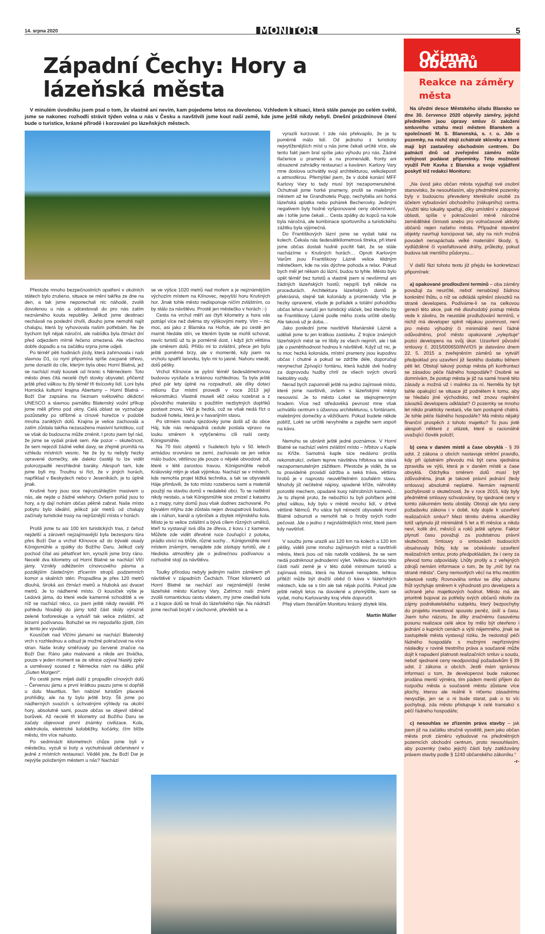14. srpna 2020 MONITOR 5
Západní Čechy: Hory a lázeňská města
V minulém úvodníku jsem psal o tom, že vlastně ani nevím, kam pojedeme letos na dovolenou. Vzhledem k situaci, která stále panuje po celém světě, jsme se nakonec rozhodli strávit týden volna u nás v Česku a navštívili jsme kout naší země, kde jsme ještě nikdy nebyli. Dnešní prázdninové čtení bude o turistice, krásné přírodě i korzování po lázeňských městech.
vyrazili korzovat. I zde nás překvapilo, že je tu poměrně málo lidí. Od jednoho z turisticky nejvytíženějších míst u nás jsme čekali určitě více, ale tento fakt jsem bral spíše jako výhodu pro nás. Žádné tlačenice u pramenů a na promenádě, fronty ani obsazené zahrádky restaurací a kaváren. Karlovy Vary mne doslova uchvátily svojí architekturou, velkolepostí a atmosférou. Přemýšlel jsem, že v době konání MFF Karlovy Vary to tady musí být nezapomenutelné. Ochutnali jsme horké prameny, prošli se malebným městem až ke Grandhotelu Pupp, nechyběla ani horká lázeňská oplatka nebo pohárek Becherovky. Jediným negativem byly hodně vyšponované ceny občerstvení, ale i tohle jsme čekali… Cesta zpátky do kopců na kole byla náročná, ale kombinace sportovního a turistického zážitku byla výjimečná.
Do Františkových lázní jsme se vydali také na kolech. Čekala nás šedesátikilometrová štreka, při které jsme občas dostali hodně pocítit fakt, že se stále nacházíme v Krušných horách… Oproti Karlovým Varům jsou Františkovy Lázně velice klidným městečkem, kde na vás dýchne pohoda a relax. Pokud bych měl jet někam do lázní, budou to tyhle. Město bylo opět téměř bez turistů a vlastně jsem si nevšimnul ani žádných lázeňských hostů; nejspíš byli někde na procedurách. Architektura lázeňských domů je překrásná, stejně tak kolonády a promenády. Vše je hezky opravené, všude je pořádek a totální pohodičku občas lehce naruší jen turistický vláček, bez kterého by se Františkovy Lázně podle mého zcela určitě obešly. Ale taková už je doba…
Jako poslední jsme navštívili Mariánské Lázně a udělali jsme tu jen krátkou zastávku. Z trojice známých lázeňských měst se mi líbily ze všech nejmíň, ale i tak jde o pamětihodnost hodnou k návštěvě. Když už nic, je tu moc hezká kolonáda, místní prameny jsou kupodivu občas i chutné a pokud se zdržíte déle, doporučuji nevynechat Zpívající fontánu, která každé dvě hodiny za doprovodu hudby chrlí ze všech svých otvorů hektolitry vody.
Nerad bych zapomněl ještě na jedno zajímavé místo, které jsme navštívili, ovšem s lázeňskými městy nesouvisí. Je to město Loket se stejnojmenným hradem. Více než středověká pevnost mne však uchvátilo centrum s úžasnou architekturou, s fontánami, malebnými domečky a věžičkami. Pokud budete někde poblíž, Lokti se určitě nevyhněte a zajeďte sem aspoň na kávu.
Nemohu se ubránit ještě jedné poznámce. V Horní Blatné se nachází velmi zvláštní místo – hřbitov u Kaple sv. Kříže. Samotná kaple sice nedávno prošla rekonstrukcí, ovšem teprve návštěva hřbitova se stává nezapomenutelným zážitkem. Přestože je vidět, že se tu pravidelně provádí údržba a seká tráva, většina hrobů je v naprosto neuvěřitelném zoufalém stavu. Mnohdy již nečitelné nápisy, upadené kříže, náhrobky porostlé mechem, opadané kusy náhrobních kamenů… Je to zřejmě proto, že nebožtíci tu byli pohřbeni ještě před válkou, kdy bylo v městě mnoho lidí, v drtivé většině Němců. Po válce byli němečtí obyvatelé Horní Blatné odsunuti a nemohli tak o hroby svých rodin pečovat. Jde o jedno z nejzvláštnějších míst, které jsem kdy navštívil.
V součtu jsme urazili asi 120 km na kolech a 120 km pěšky, viděli jsme mnoho zajímavých míst a navštívili města, která jsou od nás natolik vzdálená, že se sem nedá podniknout jednodenní výlet. Velikou devízou této části naší země je v této době minimum turistů a zajímavá místa, která na Moravě nenajdete, lehkou přítěží může být dražší oběd či káva v lázeňských městech, kde se s tím ale tak nějak počítá. Pokud jste ještě nebyli letos na dovolené a přemýšlíte, kam se vydat, mohu Karlovarsky kraj vřele doporučit.
Přeji všem čtenářům Monitoru krásný zbytek léta.
Martin Müller
Přestože mnoho bezpečnostních opatření v okolních státech bylo zrušeno, situace se mění takřka ze dne na den, a tak jsme neponechali nic náhodě, zvolili dovolenou u nás a odcestovali do pro nás zatím neznámého kouta republiky. Jelikož jsme destinaci nechávali na poslední chvíli, dlouho jsme nemohli najít chalupu, která by vyhovovala našim potřebám. Ne že bychom byli nějak nároční, ale nabídka byla čtrnáct dní před odjezdem mírně řečeno omezená. Ale všechno dobře dopadlo a na začátku srpna jsme odjeli.
Po téměř pěti hodinách jízdy, která zahrnovala i naši slavnou D1, co nyní připomíná spíše zacpané střevo, jsme dorazili do cíle, kterým byla obec Horní Blatná, jež se nachází malý kousek od hranic s Německem. Toto město dnes čítá necelé čtyři stovky obyvatel, přičemž ještě před válkou tu žily téměř tři tisícovky lidí. Loni byla Hornická kulturní krajina Abertamy – Horní Blatná – Boží Dar zapsána na Seznam světového dědictví UNESCO a slavnou památku Blatenský vodní příkop jsme měli přímo pod okny. Celá oblast se vyznačuje pozůstatky po stříbrné a cínové horečce v podobě mnoha zaniklých dolů. Krajina je velice zachovalá a zatím zůstala takřka nezasažena masivní turistikou, což se však do budoucna může změnit. I proto jsem byl rád, že jsme se vydali právě sem. Ale pozor – skutečnost, že sem nejezdí žádné velké davy, se zřejmě promítá na vzhledu místních vesnic. Ne že by tu nebyly hezky opravené domečky, ale daleko častěji tu lze vidět polorozpadlé nevzhledné baráky. Alespoň tam, kde jsme byli my. Troufnu si říct, že v jiných horách, například v Beskydech nebo v Jeseníkách, je to úplně jinak.
Krušné hory jsou sice nejrozsáhlejším masivem u nás, ale nejde o žádné velehory. Ovšem pořád jsou to hory, a ty dají nohám občas pěkně zabrat. Naše místo pobytu bylo ideální, jelikož pár metrů od chalupy začínaly turistické trasy na nejrůznější místa v horách.
Prošli jsme tu asi 100 km turistických tras, z čehož nejdelší a zároveň nejzajímavější byla bezesporu túra přes Boží Dar a vrchol Klínovce až do bývalé osady Königsmühle a zpátky do Božího Daru. Jelikož celý pochod čítal asi pětatřicet km, vyrazili jsme brzy ráno. Necelé dva kilometry od Horní Blatné se nachází Vlčí jámy. Vznikly odtěžením cínovcového pásma a pozdějším částečným zřícením stropů podzemních komor a skalních stěn. Propadlina je přes 120 metrů dlouhá, široká asi čtrnáct metrů a hluboká asi dvacet metrů. Je to nádherné místo. O kousíček výše je Ledová jáma, do které vede kamenné schodiště a ve níž se nachází něco, co jsem ještě nikdy neviděl. Při pohledu hlouběji do jámy totiž část skály výrazně zeleně fosforeskuje a vytváří tak velice zvláštní, až bizarní podívanou. Bohužel se mi nepodařilo zjistit, čím je tento jev vyvolán.
Kousíček nad Vlčími jámami se nachází Blatenský vrch s rozhlednou a odsud je možné pokračovat na více stran. Naše kroky směřovaly po červené značce na Boží Dar. Ráno jako malované a nikde ani živáčka, pouze v jeden moment se ze silnice ozýval hlasitý zpěv a usměvavý soused z Německa nám na dálku přál „Guten Morgen!“.
Po cestě jsme míjeli další z propadlin cínových dolů – Červenou jámu a první krátkou pauzu jsme si dopřáli u dolu Mauritius. Ten nabízel turistům placené prohlídky, ale na ty bylo ještě brzy. Šli jsme po nádherných svazích s úchvatnými výhledy na okolní hory, absolutně sami, pouze občas se objevil sběrač borůvek. Až necelé tři kilometry od Božího Daru se začaly objevovat první známky civilizace. Kola, elektrokola, elektrické koloběžky, kočárky, čím blíže městu, tím více nahusto.
Po sedmnácti kilometrech chůze jsme byli v městečku, vyzuli si boty a vychutnávali občerstvení v jedné z místních restaurací. Věděli jste, že Boží Dar je nejvýše položeným městem u nás? Nachází
se ve výšce 1020 metrů nad mořem a je nejznámějším výchozím místem na Klínovec, nejvyšší horu Krušných hor. Jinak tohle město nedisponuje ničím zvláštním, co by stálo za návštěvu. Prostě jen městečko v horách :-)
Cesta na vrchol měří asi čtyři kilometry a hora vás potrápí více než dvěma sty výškovými metry. Vím – nic moc, asi jako z Blanska na Hořice, ale po cestě jen marně hledáte stín, ve kterém byste se mohli schovat, navíc turistů už tu je poměrně dost, i když jich většina jde směrem dolů. Přišlo mi to zvláštní, přece jen bylo ještě poměrně brzy, ale v momentě, kdy jsem na vrcholu spatřil lanovku, bylo mi to jasné. Nahoru vsedě, dolů pěšky.
Vrchol Klínovce se pyšní téměř šedesátimetrovou budovou vysílače a krásnou rozhlednou. Ta byla ještě před pár lety úplně na rozpadnutí, ale díky dotaci milionu Eur místní provedli v roce 2013 její rekonstrukci. Vlastně museli věž celou rozebrat a z původního materiálu s použitím nezbytných doplňků postavit znovu. Věž je hezká, což se však nedá říct o budově hotelu, která je v havarijním stavu.
Po strmém svahu sjezdovky jsme došli až do obce Háj, kde nás nenápadná cedule poslala vpravo na louku směrem k vytyčenému cíli naší cesty. Königsmühle.
Na 70 tisíc objektů v Sudetech bylo v 50. letech armádou srovnáno se zemí, zachovalo se jen velice málo budov, většinou jde pouze o nějaké obvodové zdi, které v létě zarostou travou. Königsmühle neboli Královský mlýn je však výjimkou. Nachází se v místech, kde nemohla projet těžká technika, a tak se obyvatelé Háje přimluvili, že toto místo rozeberou sami a materiál použijí na stavbu domů v nedaleké obci. To se naštěstí nikdy nestalo, a tak Königsmühle sice zmizel z katastru a z mapy, ruiny domů jsou však dodnes zachované. Po bývalém mlýnu zde zůstala nejen dvoupatrová budova, ale i náhon, kanál a rybníček a zbytek mlýnského kola. Místo je to velice zvláštní a bývá cílem různých umělců, kteří tu vystavují svá díla ze dřeva, z kovu i z kamene. Můžete zde vidět dřevěné ruce čouhající z potoka, prádlo visící na šňůře, různé sochy… Königsmühle není místem známým, nenajdete zde zástupy turistů, ale z hlediska atmosféry jde o jedinečnou podívanou a rozhodně stojí za návštěvu.
Toulky přírodou nebyly jediným naším záměrem při návštěvě v západních Čechách. Třicet kilometrů od Horní Blatné se nachází asi nejznámější české lázeňské město Karlovy Vary. Zatímco naši známí zvolili romantickou cestu vlakem, my jsme osedlali kola a z kopce dolů se hnali do lázeňského ráje. Na nádraží jsme nechali bicykl v úschovně, převlékli se a
Očima občanů
Reakce na záměry města
Na úřední desce Městského úřadu Blansko se dne 30. července 2020 objevily záměry, jejichž předmětem jsou úpravy smluv či založení smluvního vztahu mezi městem Blanskem a společností M. S. Blanenská, s. r. o. Jde o pozemky, na nichž stojí zchátralé skleníky a které mají být zastavěny obchodním centrem. Do patnácti dnů od zveřejnění záměru může veřejnost podávat připomínky. Této možnosti využil Petr Kavka z Blanska a svoje vyjádření poskytl též redakci Monitoru:
„Na úvod jako občan města vyjadřuji své osobní stanovisko, že nesouhlasím, aby předmětné pozemky byly v budoucnu převedeny kterékoliv osobě za účelem vybudování obchodního (nákupního) centra. Využití této lokality spatřuji, díky umístění v zátopové oblasti, spíše v pokračování méně náročné zemědělské činnosti anebo pro volnočasové aktivity občanů nejen našeho města. Případné stavební objekty navrhuji koncipovat tak, aby na nich možná povodeň nenapáchala velké materiální škody, tj. vydlážděné či vyasfaltované dráhy, průlezky, pokud budova tak menšího půdorysu…
V další fázi tohoto textu již přejdu ke konkretizaci připomínek:
a) opakované prodloužení termínů – oba záměry považuji za neurčité, neboť nenabízejí žádnou konkrétní lhůtu, o níž se odkládá splnění závazků na straně developera. Podíváme-li se na celkovou genezi této akce, pak mě dlouhodobý postup města vede k závěru, že neustálé prodlužování termínů, v nichž má developer splnit nějakou povinnost, není pro město výhodný či minimálně není řádně odůvodněno, proč město opakovaně „vylepšuje“ pozici developera na svůj úkor. Uzavření původní smlouvy č. 2015/000650/INV/OS je datováno dnem 22. 5. 2015 a zveřejněním záměrů se vytváří předpoklad pro uzavření již šestého dodatku během pěti let. Obstojí takový postup města při konfrontaci se zásadou péče řádného hospodáře? Osobně se domnívám, že postup města je již na samé hraně této zásady a možná už i malinko za ní. Neměla by být tahle opakující se situace již podnětem k tomu, aby se hledalo jiné východisko, než znovu naplnění závazků developera odkládat? O pozemky se mnoho let nikdo prakticky nestará, vše tam postupně chátrá. Je tohle péče řádného hospodáře? Má město nějaký finanční prospěch z tohoto majetku? To jsou jistě alespoň některé z otázek, které si racionálně uvažující člověk položí;
b) cena v daném místě a čase obvyklá - § 39 odst. 2 zákona o obcích nastavuje striktní pravidlo, kdy při úplatném převodu má být cena sjednána zpravidla ve výši, která je v daném místě a čase obvyklá. Odchylka směrem dolů musí být zdůvodněna, jinak je takové právní jednání (tedy smlouva) absolutně neplatné. Nemám nejmenší pochybnosti o skutečnosti, že v roce 2015, kdy byly předmětné smlouvy schvalovány, by sjednané ceny v tomto zákonném testu obstály. Obstojí ale tyto ceny požadavku zákona i v době, kdy dojde k uzavření realizačních smluv? Mezi těmito dvěma okamžiky totiž uplynulo již minimálně 5 let a tři měsíce a nikdo neví, kolik dní, měsíců a roků ještě uplyne. Faktor plynutí času považuji za podstatnou právní skutečnost. Smlouvy o smlouvách budoucích obsahovaly lhůty, kdy se očekávalo uzavření realizačních smluv, proto předpokládám, že i ceny za převod tomu odpovídaly. Lhůty prošly a z veřejných zdrojů nemám informace o tom, že by „míč byl na straně města“. Ceny nemovitých věcí na trhu mezitím raketově rostly. Rovnováha smluv se díky odsunu lhůt vychyluje směrem k výhodnosti pro developera a ochraně jeho majetkových hodnot. Město má ale prioritně bojovat za potřeby svých občanů nikoliv za zájmy podnikatelského subjektu, který bezpochyby do projektu investoval spoustu peněz, úsilí a času. Jsem toho názoru, že díky značnému časovému posunu realizace celé akce by mělo být otevřeno i jednání o kupních cenách a výši nájemného, jinak se zastupitelé města vystavují riziku, že nedostojí péči řádného hospodáře s možnými nepříznivými následky v rovině trestního práva a současně může dojít k napadení platnosti realizačních smluv u soudu, neboť sjednané ceny neodpovídají požadavkům § 39 odst. 2 zákona o obcích. Jestli mám správnou informaci o tom, že developerovi bude nakonec prodána menší výměra, tím pádem menší příjem do rozpočtu města a současně městu zůstane více plochy, kterou ale reálně k ničemu zásadnímu nevyužije, jen se o ni bude starat, pak o to víc pochybuji, zda město přistupuje k celé transakci s péčí řádného hospodáře;
c) nesouhlas se zřízením práva stavby – jak jsem již na začátku stručně vysvětlil, jsem jako občan města proti záměru vybudovat na předmětných pozemcích obchodní centrum, proto nesouhlasím, aby pozemky (nebo jejich) části byly zatěžovány právem stavby podle § 1240 občanského zákoníku.“
-r-